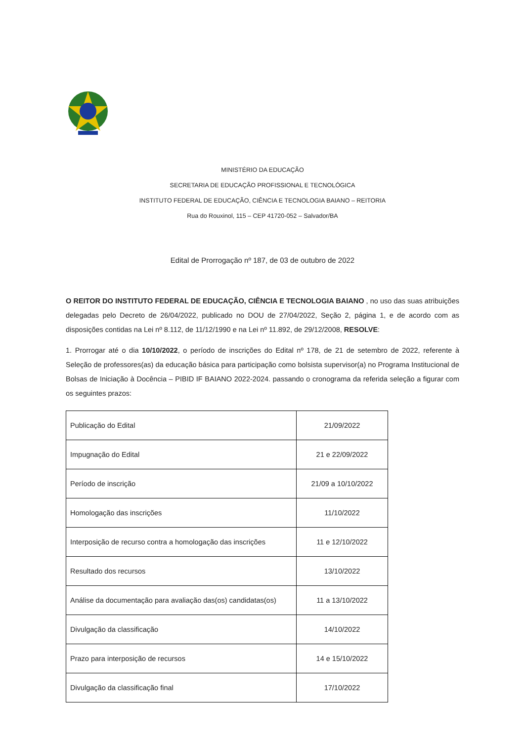MINISTÉRIO DA EDUCAÇÃO
SECRETARIA DE EDUCAÇÃO PROFISSIONAL E TECNOLÓGICA
INSTITUTO FEDERAL DE EDUCAÇÃO, CIÊNCIA E TECNOLOGIA BAIANO – REITORIA
Rua do Rouxinol, 115 – CEP 41720-052 – Salvador/BA
Edital de Prorrogação nº 187, de 03 de outubro de 2022
O REITOR DO INSTITUTO FEDERAL DE EDUCAÇÃO, CIÊNCIA E TECNOLOGIA BAIANO , no uso das suas atribuições delegadas pelo Decreto de 26/04/2022, publicado no DOU de 27/04/2022, Seção 2, página 1, e de acordo com as disposições contidas na Lei nº 8.112, de 11/12/1990 e na Lei nº 11.892, de 29/12/2008, RESOLVE:
1. Prorrogar até o dia 10/10/2022, o período de inscrições do Edital nº 178, de 21 de setembro de 2022, referente à Seleção de professores(as) da educação básica para participação como bolsista supervisor(a) no Programa Institucional de Bolsas de Iniciação à Docência – PIBID IF BAIANO 2022-2024. passando o cronograma da referida seleção a figurar com os seguintes prazos:
| Publicação do Edital | 21/09/2022 |
| Impugnação do Edital | 21 e 22/09/2022 |
| Período de inscrição | 21/09 a 10/10/2022 |
| Homologação das inscrições | 11/10/2022 |
| Interposição de recurso contra a homologação das inscrições | 11 e 12/10/2022 |
| Resultado dos recursos | 13/10/2022 |
| Análise da documentação para avaliação das(os) candidatas(os) | 11 a 13/10/2022 |
| Divulgação da classificação | 14/10/2022 |
| Prazo para interposição de recursos | 14 e 15/10/2022 |
| Divulgação da classificação final | 17/10/2022 |